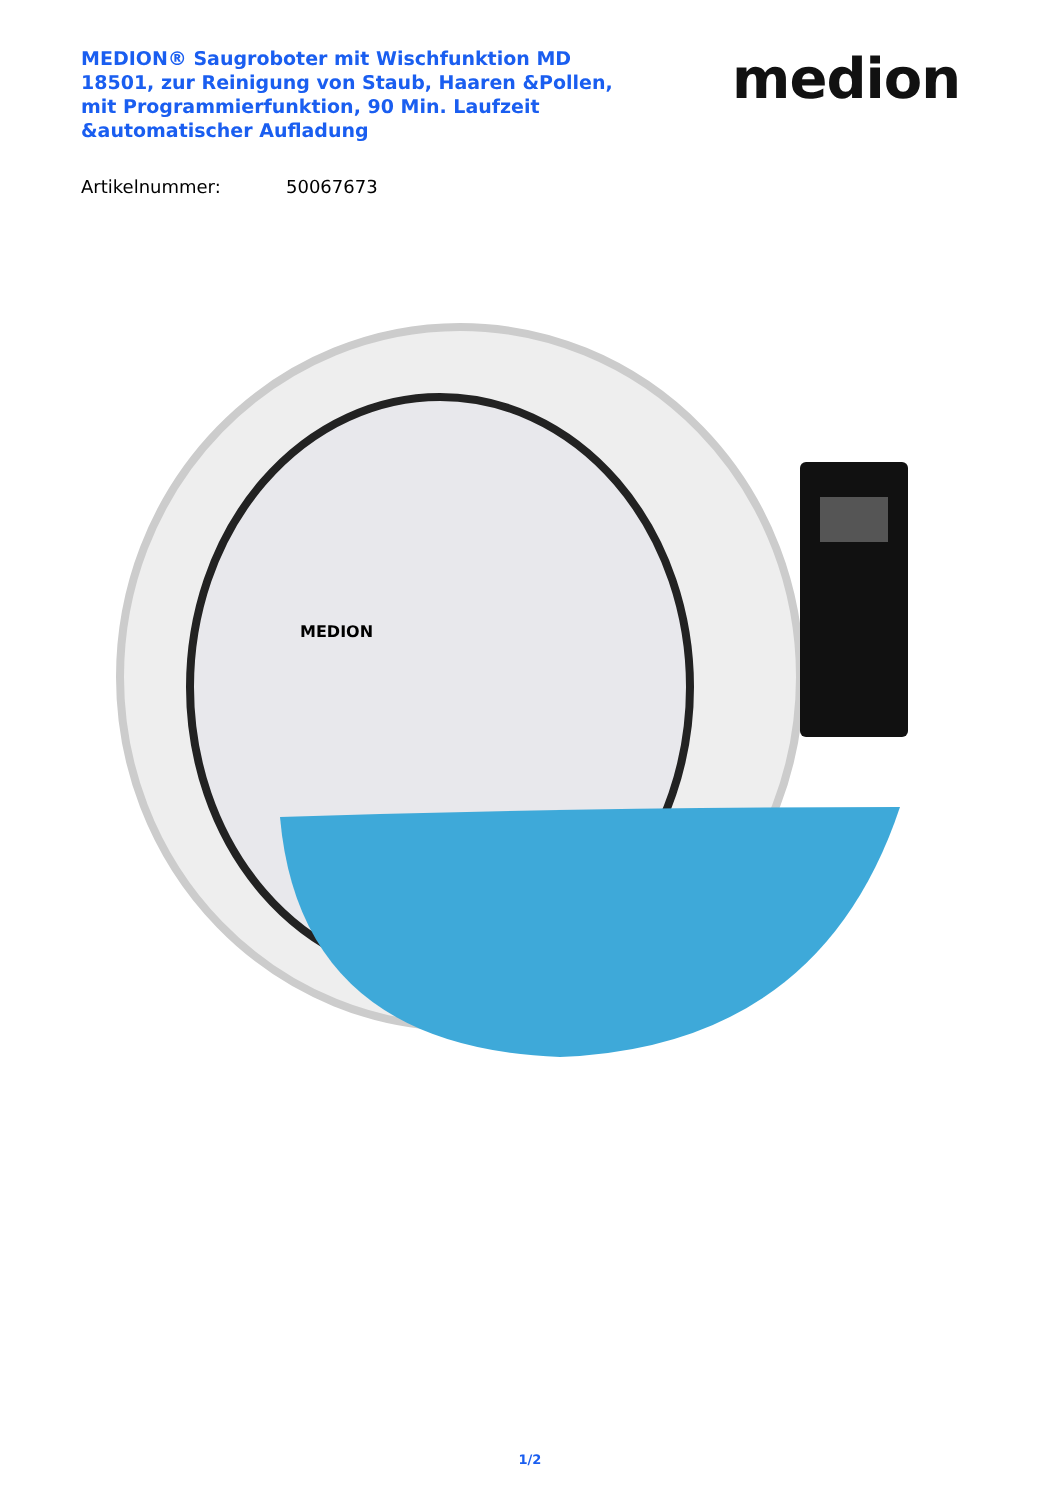MEDION® Saugroboter mit Wischfunktion MD 18501, zur Reinigung von Staub, Haaren &Pollen, mit Programmierfunktion, 90 Min. Laufzeit &automatischer Aufladung
medion
Artikelnummer: 50067673
MEDION
1/2